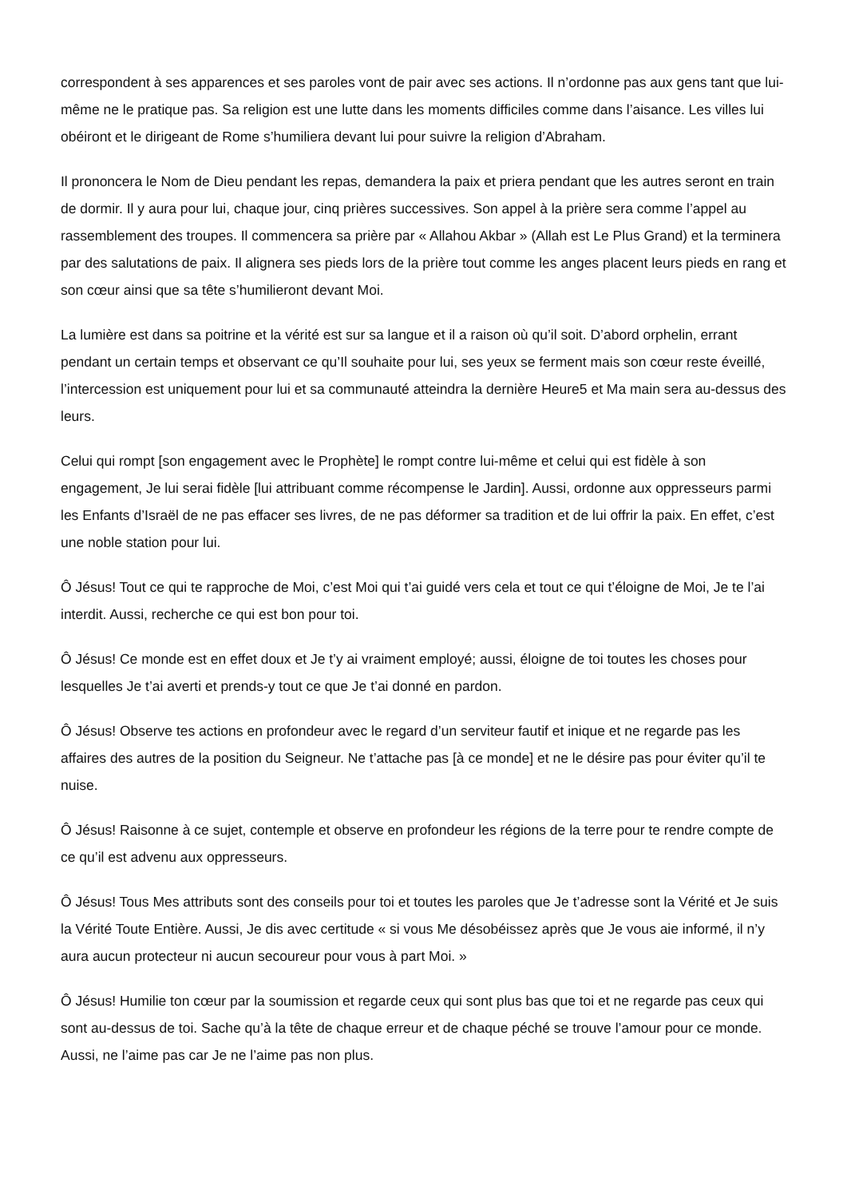correspondent à ses apparences et ses paroles vont de pair avec ses actions. Il n’ordonne pas aux gens tant que lui-même ne le pratique pas. Sa religion est une lutte dans les moments difficiles comme dans l’aisance. Les villes lui obéiront et le dirigeant de Rome s’humiliera devant lui pour suivre la religion d’Abraham.
Il prononcera le Nom de Dieu pendant les repas, demandera la paix et priera pendant que les autres seront en train de dormir. Il y aura pour lui, chaque jour, cinq prières successives. Son appel à la prière sera comme l’appel au rassemblement des troupes. Il commencera sa prière par « Allahou Akbar » (Allah est Le Plus Grand) et la terminera par des salutations de paix. Il alignera ses pieds lors de la prière tout comme les anges placent leurs pieds en rang et son cœur ainsi que sa tête s’humilieront devant Moi.
La lumière est dans sa poitrine et la vérité est sur sa langue et il a raison où qu’il soit. D’abord orphelin, errant pendant un certain temps et observant ce qu’Il souhaite pour lui, ses yeux se ferment mais son cœur reste éveillé, l’intercession est uniquement pour lui et sa communauté atteindra la dernière Heure5 et Ma main sera au-dessus des leurs.
Celui qui rompt [son engagement avec le Prophète] le rompt contre lui-même et celui qui est fidèle à son engagement, Je lui serai fidèle [lui attribuant comme récompense le Jardin]. Aussi, ordonne aux oppresseurs parmi les Enfants d’Israël de ne pas effacer ses livres, de ne pas déformer sa tradition et de lui offrir la paix. En effet, c’est une noble station pour lui.
Ô Jésus! Tout ce qui te rapproche de Moi, c’est Moi qui t’ai guidé vers cela et tout ce qui t’éloigne de Moi, Je te l’ai interdit. Aussi, recherche ce qui est bon pour toi.
Ô Jésus! Ce monde est en effet doux et Je t’y ai vraiment employé; aussi, éloigne de toi toutes les choses pour lesquelles Je t’ai averti et prends-y tout ce que Je t’ai donné en pardon.
Ô Jésus! Observe tes actions en profondeur avec le regard d’un serviteur fautif et inique et ne regarde pas les affaires des autres de la position du Seigneur. Ne t’attache pas [à ce monde] et ne le désire pas pour éviter qu’il te nuise.
Ô Jésus! Raisonne à ce sujet, contemple et observe en profondeur les régions de la terre pour te rendre compte de ce qu’il est advenu aux oppresseurs.
Ô Jésus! Tous Mes attributs sont des conseils pour toi et toutes les paroles que Je t’adresse sont la Vérité et Je suis la Vérité Toute Entière. Aussi, Je dis avec certitude « si vous Me désobéissez après que Je vous aie informé, il n’y aura aucun protecteur ni aucun secoureur pour vous à part Moi. »
Ô Jésus! Humilie ton cœur par la soumission et regarde ceux qui sont plus bas que toi et ne regarde pas ceux qui sont au-dessus de toi. Sache qu’à la tête de chaque erreur et de chaque péché se trouve l’amour pour ce monde. Aussi, ne l’aime pas car Je ne l’aime pas non plus.